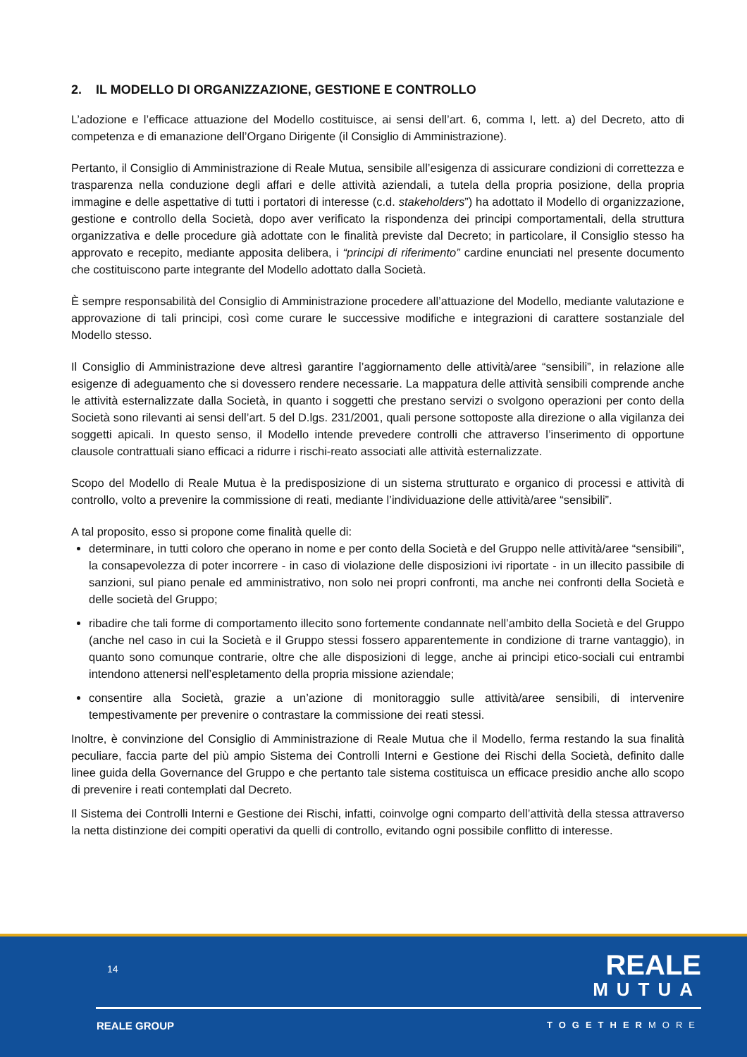2. IL MODELLO DI ORGANIZZAZIONE, GESTIONE E CONTROLLO
L’adozione e l’efficace attuazione del Modello costituisce, ai sensi dell’art. 6, comma I, lett. a) del Decreto, atto di competenza e di emanazione dell’Organo Dirigente (il Consiglio di Amministrazione).
Pertanto, il Consiglio di Amministrazione di Reale Mutua, sensibile all’esigenza di assicurare condizioni di correttezza e trasparenza nella conduzione degli affari e delle attività aziendali, a tutela della propria posizione, della propria immagine e delle aspettative di tutti i portatori di interesse (c.d. stakeholders”) ha adottato il Modello di organizzazione, gestione e controllo della Società, dopo aver verificato la rispondenza dei principi comportamentali, della struttura organizzativa e delle procedure già adottate con le finalità previste dal Decreto; in particolare, il Consiglio stesso ha approvato e recepito, mediante apposita delibera, i “principi di riferimento” cardine enunciati nel presente documento che costituiscono parte integrante del Modello adottato dalla Società.
È sempre responsabilità del Consiglio di Amministrazione procedere all’attuazione del Modello, mediante valutazione e approvazione di tali principi, così come curare le successive modifiche e integrazioni di carattere sostanziale del Modello stesso.
Il Consiglio di Amministrazione deve altresì garantire l’aggiornamento delle attività/aree “sensibili”, in relazione alle esigenze di adeguamento che si dovessero rendere necessarie. La mappatura delle attività sensibili comprende anche le attività esternalizzate dalla Società, in quanto i soggetti che prestano servizi o svolgono operazioni per conto della Società sono rilevanti ai sensi dell’art. 5 del D.lgs. 231/2001, quali persone sottoposte alla direzione o alla vigilanza dei soggetti apicali. In questo senso, il Modello intende prevedere controlli che attraverso l’inserimento di opportune clausole contrattuali siano efficaci a ridurre i rischi-reato associati alle attività esternalizzate.
Scopo del Modello di Reale Mutua è la predisposizione di un sistema strutturato e organico di processi e attività di controllo, volto a prevenire la commissione di reati, mediante l’individuazione delle attività/aree “sensibili”.
A tal proposito, esso si propone come finalità quelle di:
determinare, in tutti coloro che operano in nome e per conto della Società e del Gruppo nelle attività/aree “sensibili”, la consapevolezza di poter incorrere - in caso di violazione delle disposizioni ivi riportate - in un illecito passibile di sanzioni, sul piano penale ed amministrativo, non solo nei propri confronti, ma anche nei confronti della Società e delle società del Gruppo;
ribadire che tali forme di comportamento illecito sono fortemente condannate nell’ambito della Società e del Gruppo (anche nel caso in cui la Società e il Gruppo stessi fossero apparentemente in condizione di trarne vantaggio), in quanto sono comunque contrarie, oltre che alle disposizioni di legge, anche ai principi etico-sociali cui entrambi intendono attenersi nell’espletamento della propria missione aziendale;
consentire alla Società, grazie a un’azione di monitoraggio sulle attività/aree sensibili, di intervenire tempestivamente per prevenire o contrastare la commissione dei reati stessi.
Inoltre, è convinzione del Consiglio di Amministrazione di Reale Mutua che il Modello, ferma restando la sua finalità peculiare, faccia parte del più ampio Sistema dei Controlli Interni e Gestione dei Rischi della Società, definito dalle linee guida della Governance del Gruppo e che pertanto tale sistema costituisca un efficace presidio anche allo scopo di prevenire i reati contemplati dal Decreto.
Il Sistema dei Controlli Interni e Gestione dei Rischi, infatti, coinvolge ogni comparto dell’attività della stessa attraverso la netta distinzione dei compiti operativi da quelli di controllo, evitando ogni possibile conflitto di interesse.
14
REALE
MUTUA
REALE GROUP TOGETHERMORE